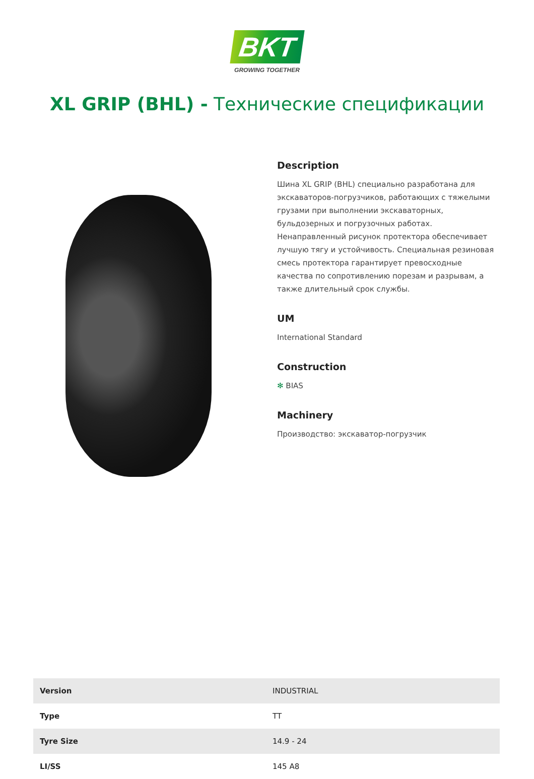BKT
GROWING TOGETHER
XL GRIP (BHL) - Технические спецификации
Description
Шина XL GRIP (BHL) специально разработана для экскаваторов-погрузчиков, работающих с тяжелыми грузами при выполнении экскаваторных, бульдозерных и погрузочных работах. Ненаправленный рисунок протектора обеспечивает лучшую тягу и устойчивость. Специальная резиновая смесь протектора гарантирует превосходные качества по сопротивлению порезам и разрывам, а также длительный срок службы.
UM
International Standard
Construction
✻ BIAS
Machinery
Производство: экскаватор-погрузчик
| Version | INDUSTRIAL |
| Type | TT |
| Tyre Size | 14.9 - 24 |
| LI/SS | 145 A8 |